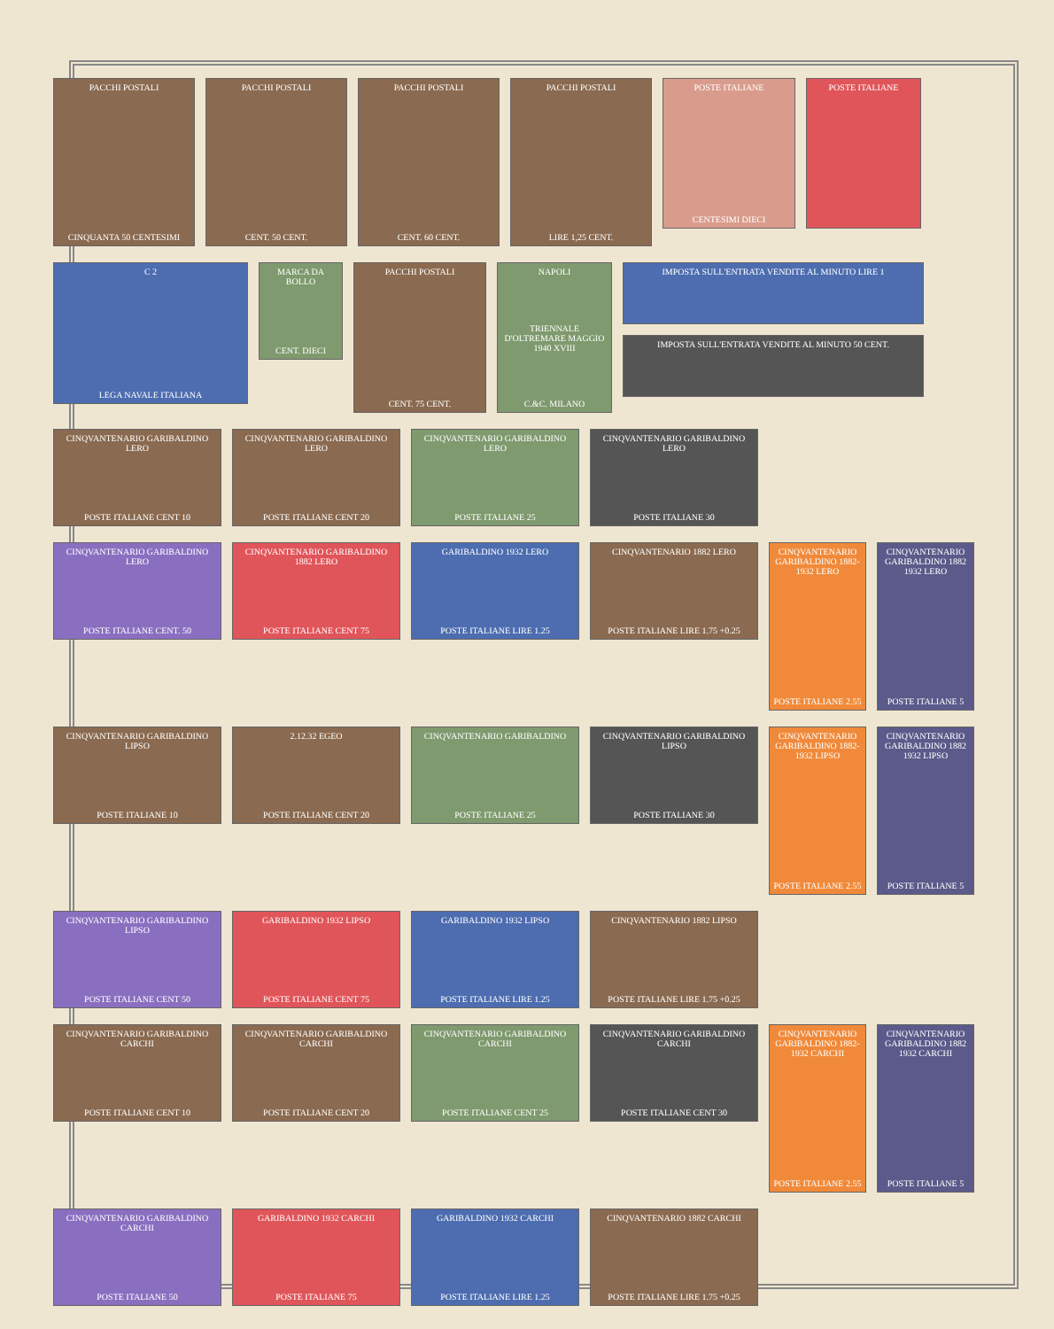PACCHI POSTALI
CINQUANTA 50 CENTESIMI
PACCHI POSTALI
CENT. 50 CENT.
PACCHI POSTALI
CENT. 60 CENT.
PACCHI POSTALI
LIRE 1,25 CENT.
POSTE ITALIANE
CENTESIMI DIECI
POSTE ITALIANE
C 2
LEGA NAVALE ITALIANA
MARCA DA BOLLO
CENT. DIECI
PACCHI POSTALI
CENT. 75 CENT.
NAPOLI
TRIENNALE D'OLTREMARE MAGGIO 1940 XVIII
C.&C. MILANO
IMPOSTA SULL'ENTRATA VENDITE AL MINUTO LIRE 1
IMPOSTA SULL'ENTRATA VENDITE AL MINUTO 50 CENT.
CINQVANTENARIO GARIBALDINO LERO
POSTE ITALIANE CENT 10
CINQVANTENARIO GARIBALDINO LERO
POSTE ITALIANE CENT 20
CINQVANTENARIO GARIBALDINO LERO
POSTE ITALIANE 25
CINQVANTENARIO GARIBALDINO LERO
POSTE ITALIANE 30
CINQVANTENARIO GARIBALDINO LERO
POSTE ITALIANE CENT. 50
CINQVANTENARIO GARIBALDINO 1882 LERO
POSTE ITALIANE CENT 75
GARIBALDINO 1932 LERO
POSTE ITALIANE LIRE 1.25
CINQVANTENARIO 1882 LERO
POSTE ITALIANE LIRE 1.75 +0.25
CINQVANTENARIO GARIBALDINO 1882-1932 LERO
POSTE ITALIANE 2.55
CINQVANTENARIO GARIBALDINO 1882 1932 LERO
POSTE ITALIANE 5
CINQVANTENARIO GARIBALDINO LIPSO
POSTE ITALIANE 10
2.12.32 EGEO
POSTE ITALIANE CENT 20
CINQVANTENARIO GARIBALDINO
POSTE ITALIANE 25
CINQVANTENARIO GARIBALDINO LIPSO
POSTE ITALIANE 30
CINQVANTENARIO GARIBALDINO 1882-1932 LIPSO
POSTE ITALIANE 2.55
CINQVANTENARIO GARIBALDINO 1882 1932 LIPSO
POSTE ITALIANE 5
CINQVANTENARIO GARIBALDINO LIPSO
POSTE ITALIANE CENT 50
GARIBALDINO 1932 LIPSO
POSTE ITALIANE CENT 75
GARIBALDINO 1932 LIPSO
POSTE ITALIANE LIRE 1.25
CINQVANTENARIO 1882 LIPSO
POSTE ITALIANE LIRE 1.75 +0.25
CINQVANTENARIO GARIBALDINO CARCHI
POSTE ITALIANE CENT 10
CINQVANTENARIO GARIBALDINO CARCHI
POSTE ITALIANE CENT 20
CINQVANTENARIO GARIBALDINO CARCHI
POSTE ITALIANE CENT 25
CINQVANTENARIO GARIBALDINO CARCHI
POSTE ITALIANE CENT 30
CINQVANTENARIO GARIBALDINO 1882-1932 CARCHI
POSTE ITALIANE 2.55
CINQVANTENARIO GARIBALDINO 1882 1932 CARCHI
POSTE ITALIANE 5
CINQVANTENARIO GARIBALDINO CARCHI
POSTE ITALIANE 50
GARIBALDINO 1932 CARCHI
POSTE ITALIANE 75
GARIBALDINO 1932 CARCHI
POSTE ITALIANE LIRE 1.25
CINQVANTENARIO 1882 CARCHI
POSTE ITALIANE LIRE 1.75 +0.25